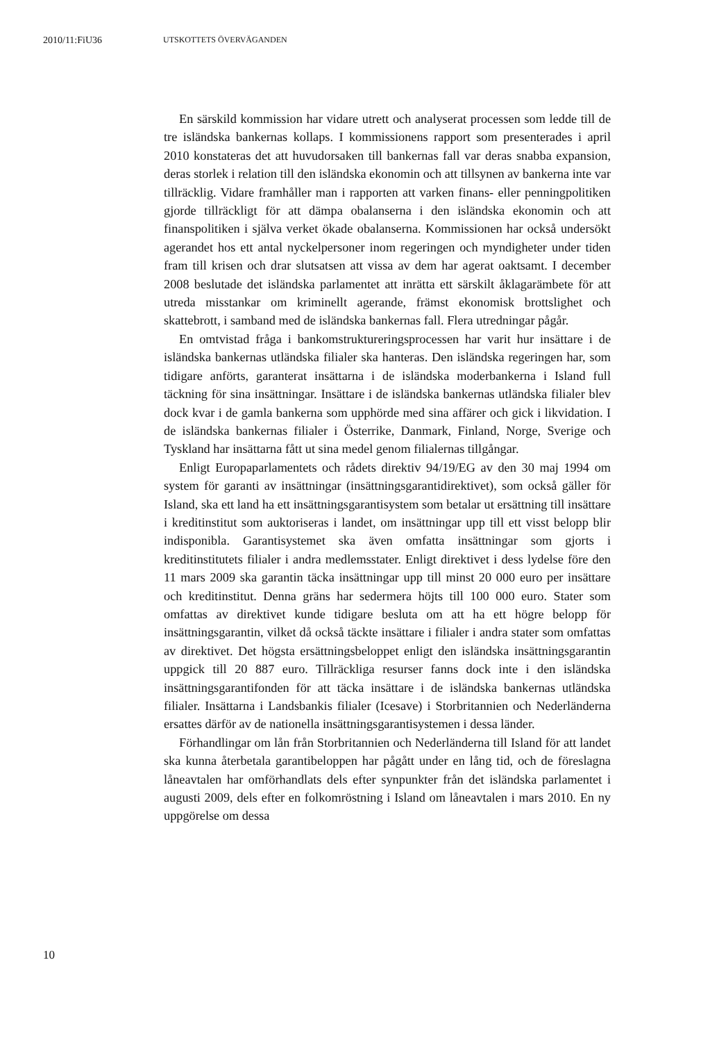2010/11:FiU36 UTSKOTTETS ÖVERVÄGANDEN
En särskild kommission har vidare utrett och analyserat processen som ledde till de tre isländska bankernas kollaps. I kommissionens rapport som presenterades i april 2010 konstateras det att huvudorsaken till bankernas fall var deras snabba expansion, deras storlek i relation till den isländska ekonomin och att tillsynen av bankerna inte var tillräcklig. Vidare framhåller man i rapporten att varken finans- eller penningpolitiken gjorde tillräckligt för att dämpa obalanserna i den isländska ekonomin och att finanspolitiken i själva verket ökade obalanserna. Kommissionen har också undersökt agerandet hos ett antal nyckelpersoner inom regeringen och myndigheter under tiden fram till krisen och drar slutsatsen att vissa av dem har agerat oaktsamt. I december 2008 beslutade det isländska parlamentet att inrätta ett särskilt åklagarämbete för att utreda misstankar om kriminellt agerande, främst ekonomisk brottslighet och skattebrott, i samband med de isländska bankernas fall. Flera utredningar pågår.
En omtvistad fråga i bankomstruktureringsprocessen har varit hur insättare i de isländska bankernas utländska filialer ska hanteras. Den isländska regeringen har, som tidigare anförts, garanterat insättarna i de isländska moderbankerna i Island full täckning för sina insättningar. Insättare i de isländska bankernas utländska filialer blev dock kvar i de gamla bankerna som upphörde med sina affärer och gick i likvidation. I de isländska bankernas filialer i Österrike, Danmark, Finland, Norge, Sverige och Tyskland har insättarna fått ut sina medel genom filialernas tillgångar.
Enligt Europaparlamentets och rådets direktiv 94/19/EG av den 30 maj 1994 om system för garanti av insättningar (insättningsgarantidirektivet), som också gäller för Island, ska ett land ha ett insättningsgarantisystem som betalar ut ersättning till insättare i kreditinstitut som auktoriseras i landet, om insättningar upp till ett visst belopp blir indisponibla. Garantisystemet ska även omfatta insättningar som gjorts i kreditinstitutets filialer i andra medlemsstater. Enligt direktivet i dess lydelse före den 11 mars 2009 ska garantin täcka insättningar upp till minst 20 000 euro per insättare och kreditinstitut. Denna gräns har sedermera höjts till 100 000 euro. Stater som omfattas av direktivet kunde tidigare besluta om att ha ett högre belopp för insättningsgarantin, vilket då också täckte insättare i filialer i andra stater som omfattas av direktivet. Det högsta ersättningsbeloppet enligt den isländska insättningsgarantin uppgick till 20 887 euro. Tillräckliga resurser fanns dock inte i den isländska insättningsgarantifonden för att täcka insättare i de isländska bankernas utländska filialer. Insättarna i Landsbankis filialer (Icesave) i Storbritannien och Nederländerna ersattes därför av de nationella insättningsgarantisystemen i dessa länder.
Förhandlingar om lån från Storbritannien och Nederländerna till Island för att landet ska kunna återbetala garantibeloppen har pågått under en lång tid, och de föreslagna låneavtalen har omförhandlats dels efter synpunkter från det isländska parlamentet i augusti 2009, dels efter en folkomröstning i Island om låneavtalen i mars 2010. En ny uppgörelse om dessa
10